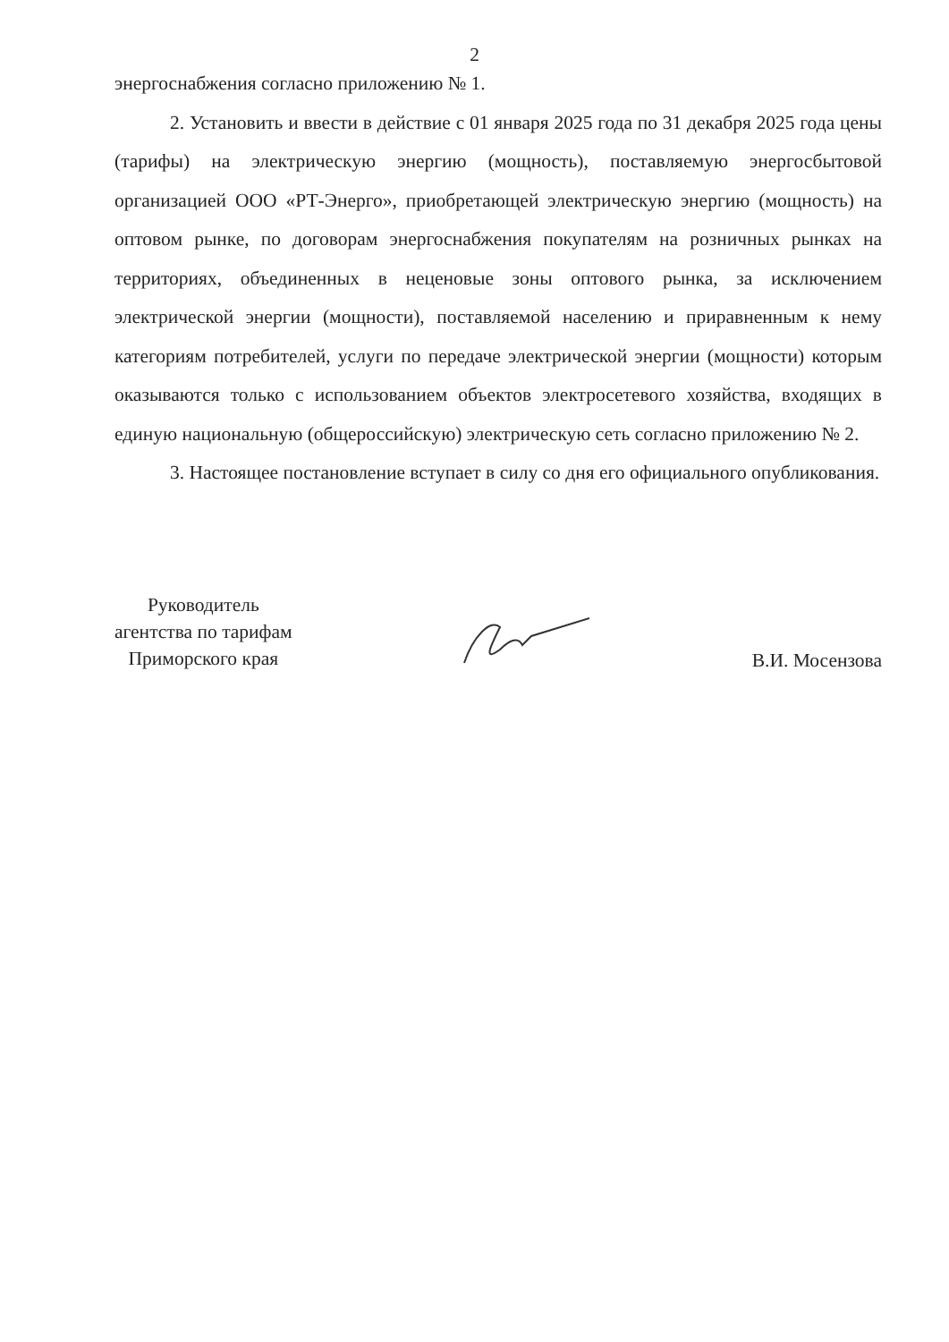2
энергоснабжения согласно приложению № 1.
2. Установить и ввести в действие с 01 января 2025 года по 31 декабря 2025 года цены (тарифы) на электрическую энергию (мощность), поставляемую энергосбытовой организацией ООО «РТ-Энерго», приобретающей электрическую энергию (мощность) на оптовом рынке, по договорам энергоснабжения покупателям на розничных рынках на территориях, объединенных в неценовые зоны оптового рынка, за исключением электрической энергии (мощности), поставляемой населению и приравненным к нему категориям потребителей, услуги по передаче электрической энергии (мощности) которым оказываются только с использованием объектов электросетевого хозяйства, входящих в единую национальную (общероссийскую) электрическую сеть согласно приложению № 2.
3. Настоящее постановление вступает в силу со дня его официального опубликования.
Руководитель
агентства по тарифам
Приморского края
В.И. Мосензова